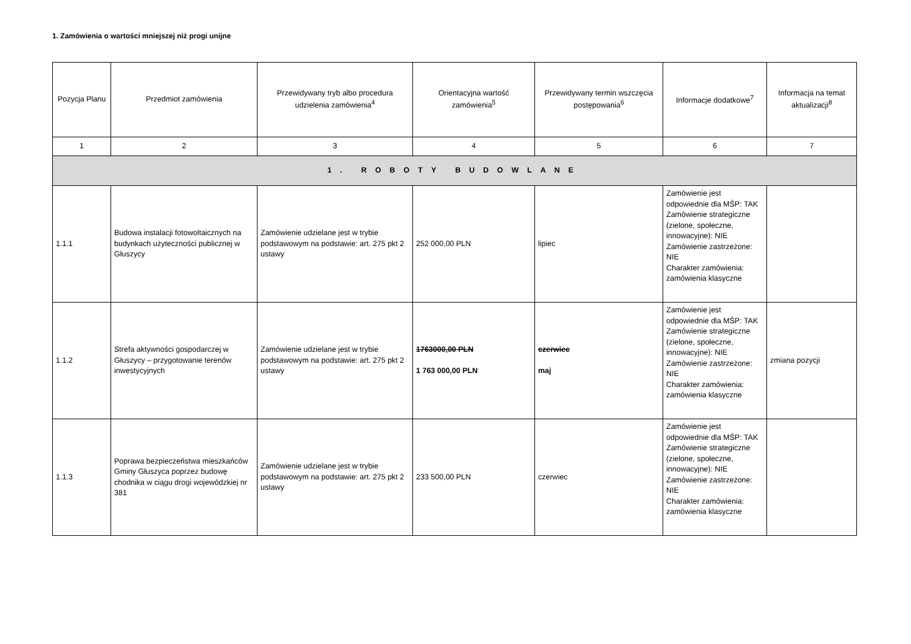1. Zamówienia o wartości mniejszej niż progi unijne
| Pozycja Planu | Przedmiot zamówienia | Przewidywany tryb albo procedura udzielenia zamówienia<sup>4</sup> | Orientacyjna wartość zamówienia<sup>5</sup> | Przewidywany termin wszczęcia postępowania<sup>6</sup> | Informacje dodatkowe<sup>7</sup> | Informacja na temat aktualizacji<sup>8</sup> |
| --- | --- | --- | --- | --- | --- | --- |
| 1 | 2 | 3 | 4 | 5 | 6 | 7 |
| 1. ROBOTY BUDOWLANE | | | | | | |
| 1.1.1 | Budowa instalacji fotowoltaicznych na budynkach użyteczności publicznej w Głuszycy | Zamówienie udzielane jest w trybie podstawowym na podstawie: art. 275 pkt 2 ustawy | 252 000,00 PLN | lipiec | Zamówienie jest odpowiednie dla MŚP: TAK Zamówienie strategiczne (zielone, społeczne, innowacyjne): NIE Zamówienie zastrzeżone: NIE Charakter zamówienia: zamówienia klasyczne | |
| 1.1.2 | Strefa aktywności gospodarczej w Głuszycy – przygotowanie terenów inwestycyjnych | Zamówienie udzielane jest w trybie podstawowym na podstawie: art. 275 pkt 2 ustawy | 1763000,00 PLN 1 763 000,00 PLN | czerwiec maj | Zamówienie jest odpowiednie dla MŚP: TAK Zamówienie strategiczne (zielone, społeczne, innowacyjne): NIE Zamówienie zastrzeżone: NIE Charakter zamówienia: zamówienia klasyczne | zmiana pozycji |
| 1.1.3 | Poprawa bezpieczeństwa mieszkańców Gminy Głuszyca poprzez budowę chodnika w ciągu drogi wojewódzkiej nr 381 | Zamówienie udzielane jest w trybie podstawowym na podstawie: art. 275 pkt 2 ustawy | 233 500,00 PLN | czerwiec | Zamówienie jest odpowiednie dla MŚP: TAK Zamówienie strategiczne (zielone, społeczne, innowacyjne): NIE Zamówienie zastrzeżone: NIE Charakter zamówienia: zamówienia klasyczne | |